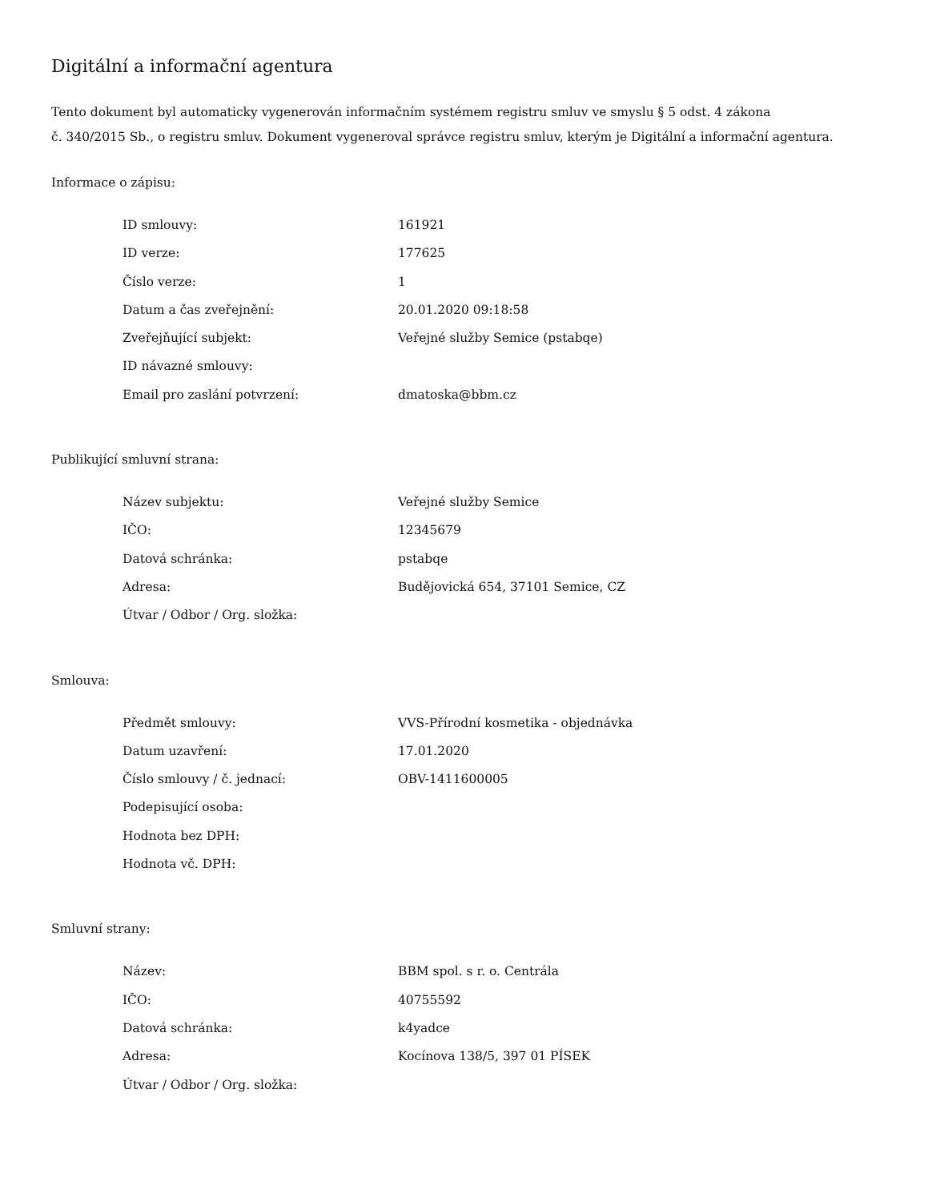Digitální a informační agentura
Tento dokument byl automaticky vygenerován informačním systémem registru smluv ve smyslu § 5 odst. 4 zákona
č. 340/2015 Sb., o registru smluv. Dokument vygeneroval správce registru smluv, kterým je Digitální a informační agentura.
Informace o zápisu:
| ID smlouvy: | 161921 |
| ID verze: | 177625 |
| Číslo verze: | 1 |
| Datum a čas zveřejnění: | 20.01.2020 09:18:58 |
| Zveřejňující subjekt: | Veřejné služby Semice (pstabqe) |
| ID návazné smlouvy: | |
| Email pro zaslání potvrzení: | dmatoska@bbm.cz |
Publikující smluvní strana:
| Název subjektu: | Veřejné služby Semice |
| IČO: | 12345679 |
| Datová schránka: | pstabqe |
| Adresa: | Budějovická 654, 37101 Semice, CZ |
| Útvar / Odbor / Org. složka: | |
Smlouva:
| Předmět smlouvy: | VVS-Přírodní kosmetika - objednávka |
| Datum uzavření: | 17.01.2020 |
| Číslo smlouvy / č. jednací: | OBV-1411600005 |
| Podepisující osoba: | |
| Hodnota bez DPH: | |
| Hodnota vč. DPH: | |
Smluvní strany:
| Název: | BBM spol. s r. o. Centrála |
| IČO: | 40755592 |
| Datová schránka: | k4yadce |
| Adresa: | Kocínova 138/5, 397 01 PÍSEK |
| Útvar / Odbor / Org. složka: | |